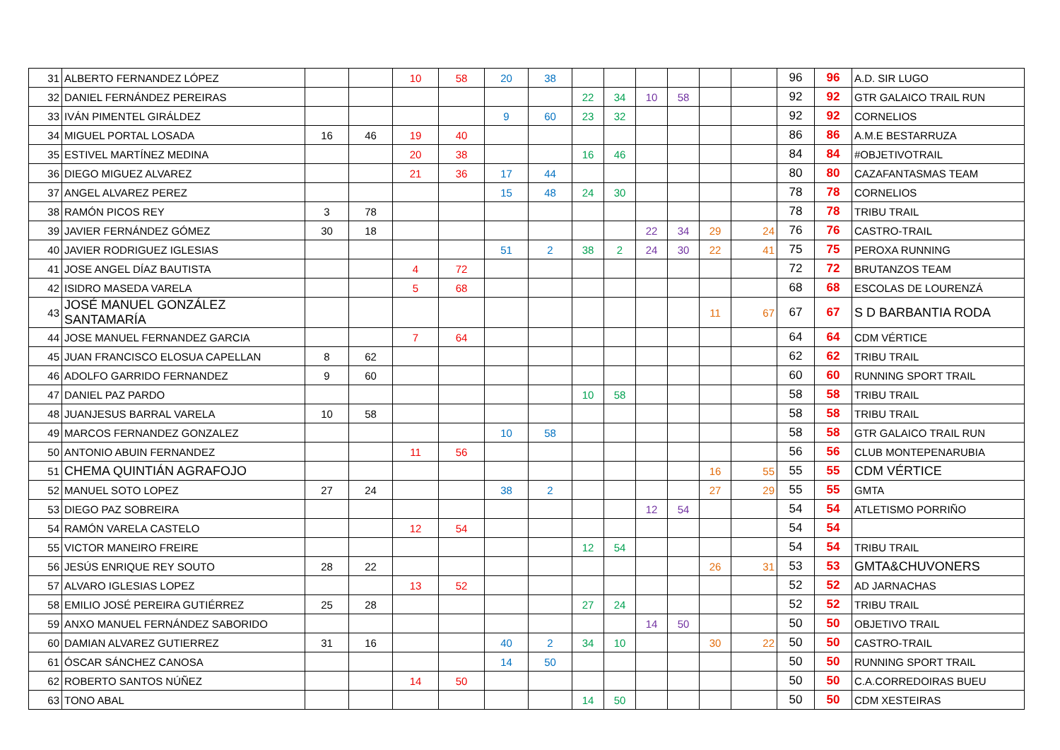| 31 | ALBERTO FERNANDEZ LÓPEZ | | | 10 | 58 | 20 | 38 | | | | | | | 96 | 96 | A.D. SIR LUGO |
| 32 | DANIEL FERNÁNDEZ PEREIRAS | | | | | | | 22 | 34 | 10 | 58 | | | 92 | 92 | GTR GALAICO TRAIL RUN |
| 33 | IVÁN PIMENTEL GIRÁLDEZ | | | | | 9 | 60 | 23 | 32 | | | | | 92 | 92 | CORNELIOS |
| 34 | MIGUEL PORTAL LOSADA | 16 | 46 | 19 | 40 | | | | | | | | | 86 | 86 | A.M.E BESTARRUZA |
| 35 | ESTIVEL MARTÍNEZ MEDINA | | | 20 | 38 | | | 16 | 46 | | | | | 84 | 84 | #OBJETIVOTRAIL |
| 36 | DIEGO MIGUEZ ALVAREZ | | | 21 | 36 | 17 | 44 | | | | | | | 80 | 80 | CAZAFANTASMAS TEAM |
| 37 | ANGEL ALVAREZ PEREZ | | | | | 15 | 48 | 24 | 30 | | | | | 78 | 78 | CORNELIOS |
| 38 | RAMÓN PICOS REY | 3 | 78 | | | | | | | | | | | 78 | 78 | TRIBU TRAIL |
| 39 | JAVIER FERNÁNDEZ GÓMEZ | 30 | 18 | | | | | | | 22 | 34 | 29 | 24 | 76 | 76 | CASTRO-TRAIL |
| 40 | JAVIER RODRIGUEZ IGLESIAS | | | | | 51 | 2 | 38 | 2 | 24 | 30 | 22 | 41 | 75 | 75 | PEROXA RUNNING |
| 41 | JOSE ANGEL DÍAZ BAUTISTA | | | 4 | 72 | | | | | | | | | 72 | 72 | BRUTANZOS TEAM |
| 42 | ISIDRO MASEDA VARELA | | | 5 | 68 | | | | | | | | | 68 | 68 | ESCOLAS DE LOURENZÁ |
| 43 | JOSÉ MANUEL GONZÁLEZ SANTAMARÍA | | | | | | | | | | | 11 | 67 | 67 | 67 | S D BARBANTIA RODA |
| 44 | JOSE MANUEL FERNANDEZ GARCIA | | | 7 | 64 | | | | | | | | | 64 | 64 | CDM VÉRTICE |
| 45 | JUAN FRANCISCO ELOSUA CAPELLAN | 8 | 62 | | | | | | | | | | | 62 | 62 | TRIBU TRAIL |
| 46 | ADOLFO GARRIDO FERNANDEZ | 9 | 60 | | | | | | | | | | | 60 | 60 | RUNNING SPORT TRAIL |
| 47 | DANIEL PAZ PARDO | | | | | | | 10 | 58 | | | | | 58 | 58 | TRIBU TRAIL |
| 48 | JUANJESUS BARRAL VARELA | 10 | 58 | | | | | | | | | | | 58 | 58 | TRIBU TRAIL |
| 49 | MARCOS FERNANDEZ GONZALEZ | | | | | 10 | 58 | | | | | | | 58 | 58 | GTR GALAICO TRAIL RUN |
| 50 | ANTONIO ABUIN FERNANDEZ | | | 11 | 56 | | | | | | | | | 56 | 56 | CLUB MONTEPENARUBIA |
| 51 | CHEMA QUINTIÁN AGRAFOJO | | | | | | | | | | | 16 | 55 | 55 | 55 | CDM VÉRTICE |
| 52 | MANUEL SOTO LOPEZ | 27 | 24 | | | 38 | 2 | | | | | 27 | 29 | 55 | 55 | GMTA |
| 53 | DIEGO PAZ SOBREIRA | | | | | | | | | 12 | 54 | | | 54 | 54 | ATLETISMO PORRIÑO |
| 54 | RAMÓN VARELA CASTELO | | | 12 | 54 | | | | | | | | | 54 | 54 | |
| 55 | VICTOR MANEIRO FREIRE | | | | | | | 12 | 54 | | | | | 54 | 54 | TRIBU TRAIL |
| 56 | JESÚS ENRIQUE REY SOUTO | 28 | 22 | | | | | | | | | 26 | 31 | 53 | 53 | GMTA&CHUVONERS |
| 57 | ALVARO IGLESIAS LOPEZ | | | 13 | 52 | | | | | | | | | 52 | 52 | AD JARNACHAS |
| 58 | EMILIO JOSÉ PEREIRA GUTIÉRREZ | 25 | 28 | | | | | 27 | 24 | | | | | 52 | 52 | TRIBU TRAIL |
| 59 | ANXO MANUEL FERNÁNDEZ SABORIDO | | | | | | | | | 14 | 50 | | | 50 | 50 | OBJETIVO TRAIL |
| 60 | DAMIAN ALVAREZ GUTIERREZ | 31 | 16 | | | 40 | 2 | 34 | 10 | | | 30 | 22 | 50 | 50 | CASTRO-TRAIL |
| 61 | ÓSCAR SÁNCHEZ CANOSA | | | | | 14 | 50 | | | | | | | 50 | 50 | RUNNING SPORT TRAIL |
| 62 | ROBERTO SANTOS NÚÑEZ | | | 14 | 50 | | | | | | | | | 50 | 50 | C.A.CORREDOIRAS BUEU |
| 63 | TONO ABAL | | | | | | | 14 | 50 | | | | | 50 | 50 | CDM XESTEIRAS |